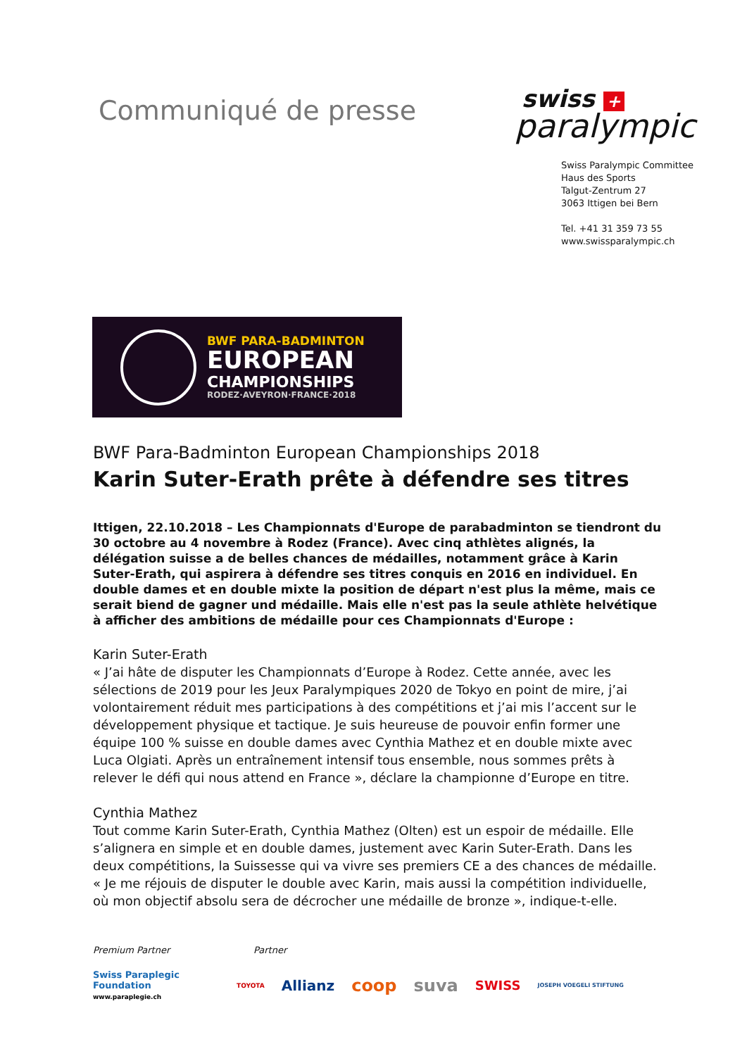Communiqué de presse
swiss +
paralympic
Swiss Paralympic Committee
Haus des Sports
Talgut-Zentrum 27
3063 Ittigen bei Bern
Tel. +41 31 359 73 55
www.swissparalympic.ch
BWF PARA-BADMINTON
EUROPEAN
CHAMPIONSHIPS
RODEZ·AVEYRON·FRANCE·2018
BWF Para-Badminton European Championships 2018
Karin Suter-Erath prête à défendre ses titres
Ittigen, 22.10.2018 – Les Championnats d'Europe de parabadminton se tiendront du 30 octobre au 4 novembre à Rodez (France). Avec cinq athlètes alignés, la délégation suisse a de belles chances de médailles, notamment grâce à Karin Suter-Erath, qui aspirera à défendre ses titres conquis en 2016 en individuel. En double dames et en double mixte la position de départ n'est plus la même, mais ce serait biend de gagner und médaille. Mais elle n'est pas la seule athlète helvétique à afficher des ambitions de médaille pour ces Championnats d'Europe :
Karin Suter-Erath
« J’ai hâte de disputer les Championnats d’Europe à Rodez. Cette année, avec les sélections de 2019 pour les Jeux Paralympiques 2020 de Tokyo en point de mire, j’ai volontairement réduit mes participations à des compétitions et j’ai mis l’accent sur le développement physique et tactique. Je suis heureuse de pouvoir enfin former une équipe 100 % suisse en double dames avec Cynthia Mathez et en double mixte avec Luca Olgiati. Après un entraînement intensif tous ensemble, nous sommes prêts à relever le défi qui nous attend en France », déclare la championne d’Europe en titre.
Cynthia Mathez
Tout comme Karin Suter-Erath, Cynthia Mathez (Olten) est un espoir de médaille. Elle s’alignera en simple et en double dames, justement avec Karin Suter-Erath. Dans les deux compétitions, la Suissesse qui va vivre ses premiers CE a des chances de médaille. « Je me réjouis de disputer le double avec Karin, mais aussi la compétition individuelle, où mon objectif absolu sera de décrocher une médaille de bronze », indique-t-elle.
Premium Partner Partner
Swiss Paraplegic Foundation
www.paraplegie.ch
TOYOTA Allianz coop suva SWISS JOSEPH VOEGELI STIFTUNG